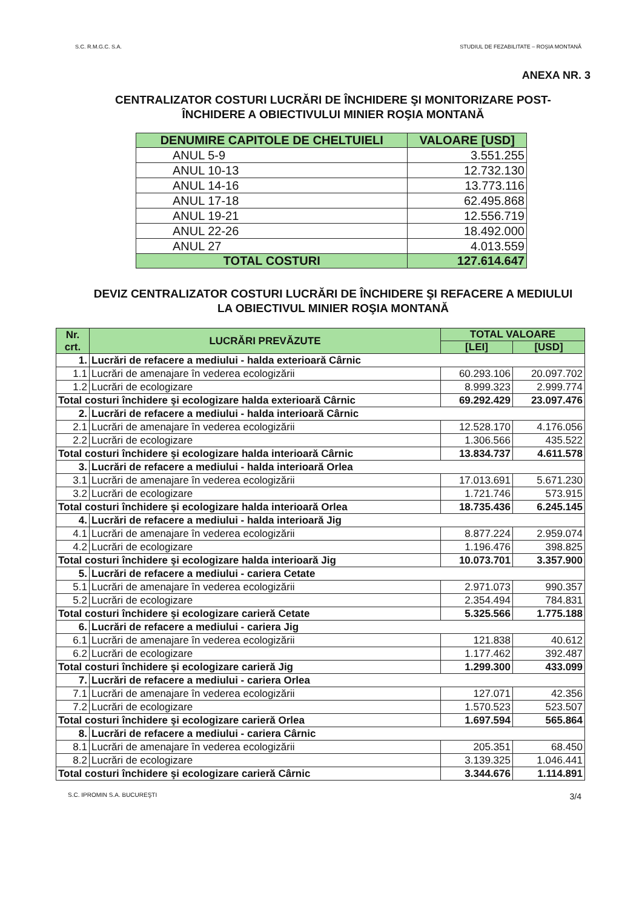S.C. R.M.G.C. S.A. STUDIUL DE FEZABILITATE – ROŞIA MONTANĂ
ANEXA NR. 3
CENTRALIZATOR COSTURI LUCRĂRI DE ÎNCHIDERE ŞI MONITORIZARE POST-ÎNCHIDERE A OBIECTIVULUI MINIER ROŞIA MONTANĂ
| DENUMIRE CAPITOLE DE CHELTUIELI | VALOARE [USD] |
| --- | --- |
| ANUL 5-9 | 3.551.255 |
| ANUL 10-13 | 12.732.130 |
| ANUL 14-16 | 13.773.116 |
| ANUL 17-18 | 62.495.868 |
| ANUL 19-21 | 12.556.719 |
| ANUL 22-26 | 18.492.000 |
| ANUL 27 | 4.013.559 |
| TOTAL COSTURI | 127.614.647 |
DEVIZ CENTRALIZATOR COSTURI LUCRĂRI DE ÎNCHIDERE ŞI REFACERE A MEDIULUI LA OBIECTIVUL MINIER ROŞIA MONTANĂ
| Nr. crt. | LUCRĂRI PREVĂZUTE | TOTAL VALOARE | |
| --- | --- | --- | --- |
| | | [LEI] | [USD] |
| 1. | Lucrări de refacere a mediului - halda exterioară Cârnic | | |
| 1.1 | Lucrări de amenajare în vederea ecologizării | 60.293.106 | 20.097.702 |
| 1.2 | Lucrări de ecologizare | 8.999.323 | 2.999.774 |
| Total costuri închidere şi ecologizare halda exterioară Cârnic | | 69.292.429 | 23.097.476 |
| 2. | Lucrări de refacere a mediului - halda interioară Cârnic | | |
| 2.1 | Lucrări de amenajare în vederea ecologizării | 12.528.170 | 4.176.056 |
| 2.2 | Lucrări de ecologizare | 1.306.566 | 435.522 |
| Total costuri închidere şi ecologizare halda interioară Cârnic | | 13.834.737 | 4.611.578 |
| 3. | Lucrări de refacere a mediului - halda interioară Orlea | | |
| 3.1 | Lucrări de amenajare în vederea ecologizării | 17.013.691 | 5.671.230 |
| 3.2 | Lucrări de ecologizare | 1.721.746 | 573.915 |
| Total costuri închidere şi ecologizare halda interioară Orlea | | 18.735.436 | 6.245.145 |
| 4. | Lucrări de refacere a mediului - halda interioară Jig | | |
| 4.1 | Lucrări de amenajare în vederea ecologizării | 8.877.224 | 2.959.074 |
| 4.2 | Lucrări de ecologizare | 1.196.476 | 398.825 |
| Total costuri închidere şi ecologizare halda interioară Jig | | 10.073.701 | 3.357.900 |
| 5. | Lucrări de refacere a mediului - cariera Cetate | | |
| 5.1 | Lucrări de amenajare în vederea ecologizării | 2.971.073 | 990.357 |
| 5.2 | Lucrări de ecologizare | 2.354.494 | 784.831 |
| Total costuri închidere şi ecologizare carieră Cetate | | 5.325.566 | 1.775.188 |
| 6. | Lucrări de refacere a mediului - cariera Jig | | |
| 6.1 | Lucrări de amenajare în vederea ecologizării | 121.838 | 40.612 |
| 6.2 | Lucrări de ecologizare | 1.177.462 | 392.487 |
| Total costuri închidere şi ecologizare carieră Jig | | 1.299.300 | 433.099 |
| 7. | Lucrări de refacere a mediului - cariera Orlea | | |
| 7.1 | Lucrări de amenajare în vederea ecologizării | 127.071 | 42.356 |
| 7.2 | Lucrări de ecologizare | 1.570.523 | 523.507 |
| Total costuri închidere şi ecologizare carieră Orlea | | 1.697.594 | 565.864 |
| 8. | Lucrări de refacere a mediului - cariera Cârnic | | |
| 8.1 | Lucrări de amenajare în vederea ecologizării | 205.351 | 68.450 |
| 8.2 | Lucrări de ecologizare | 3.139.325 | 1.046.441 |
| Total costuri închidere şi ecologizare carieră Cârnic | | 3.344.676 | 1.114.891 |
S.C. IPROMIN S.A. BUCUREŞTI 3/4